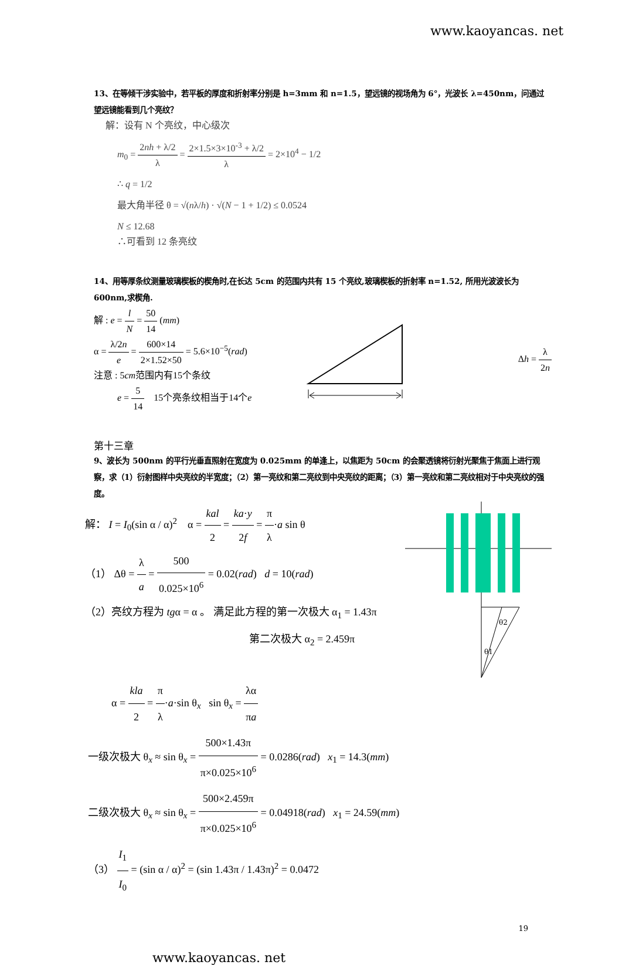www.kaoyancas. net
13、在等倾干涉实验中，若平板的厚度和折射率分别是 h=3mm 和 n=1.5，望远镜的视场角为 6°，光波长 λ=450nm，问通过望远镜能看到几个亮纹？
解：设有 N 个亮纹，中心级次
m<sub>0</sub> = 2nh + λ/2 λ = 2×1.5×3×10<sup>-3</sup> + λ/2 λ = 2×10<sup>4</sup> − 1/2
∴ q = 1/2
最大角半径 θ = √(nλ/h) · √(N − 1 + 1/2) ≤ 0.0524
N ≤ 12.68
∴可看到 12 条亮纹
14、用等厚条纹测量玻璃楔板的楔角时,在长达 5cm 的范围内共有 15 个亮纹,玻璃楔板的折射率 n=1.52, 所用光波波长为 600nm,求楔角.
解 : e = l N = 50 14 (mm)
α = λ/2n e = 600×14 2×1.52×50 = 5.6×10<sup>−5</sup>(rad)
注意 : 5cm范围内有15个条纹
e = 5 14 15个亮条纹相当于14个e
Δh = λ 2n
第十三章
9、波长为 500nm 的平行光垂直照射在宽度为 0.025mm 的单逢上，以焦距为 50cm 的会聚透镜将衍射光聚焦于焦面上进行观察，求（1）衍射图样中央亮纹的半宽度；（2）第一亮纹和第二亮纹到中央亮纹的距离；（3）第一亮纹和第二亮纹相对于中央亮纹的强度。
解： I = I<sub>0</sub>(sin α / α)<sup>2</sup> α = kal 2 = ka·y 2f = π λ·a sin θ
（1） Δθ = λ a = 500 0.025×10<sup>6</sup> = 0.02(rad) d = 10(rad)
（2）亮纹方程为 tgα = α 。 满足此方程的第一次极大 α<sub>1</sub> = 1.43π
第二次极大 α<sub>2</sub> = 2.459π
θ2
θ1
α = kla 2 = π λ·a·sin θ<sub>x</sub> sin θ<sub>x</sub> = λα πa
一级次极大 θ<sub>x</sub> ≈ sin θ<sub>x</sub> = 500×1.43π π×0.025×10<sup>6</sup> = 0.0286(rad) x<sub>1</sub> = 14.3(mm)
二级次极大 θ<sub>x</sub> ≈ sin θ<sub>x</sub> = 500×2.459π π×0.025×10<sup>6</sup> = 0.04918(rad) x<sub>1</sub> = 24.59(mm)
（3） I<sub>1</sub> I<sub>0</sub> = (sin α / α)<sup>2</sup> = (sin 1.43π / 1.43π)<sup>2</sup> = 0.0472
19
www.kaoyancas. net